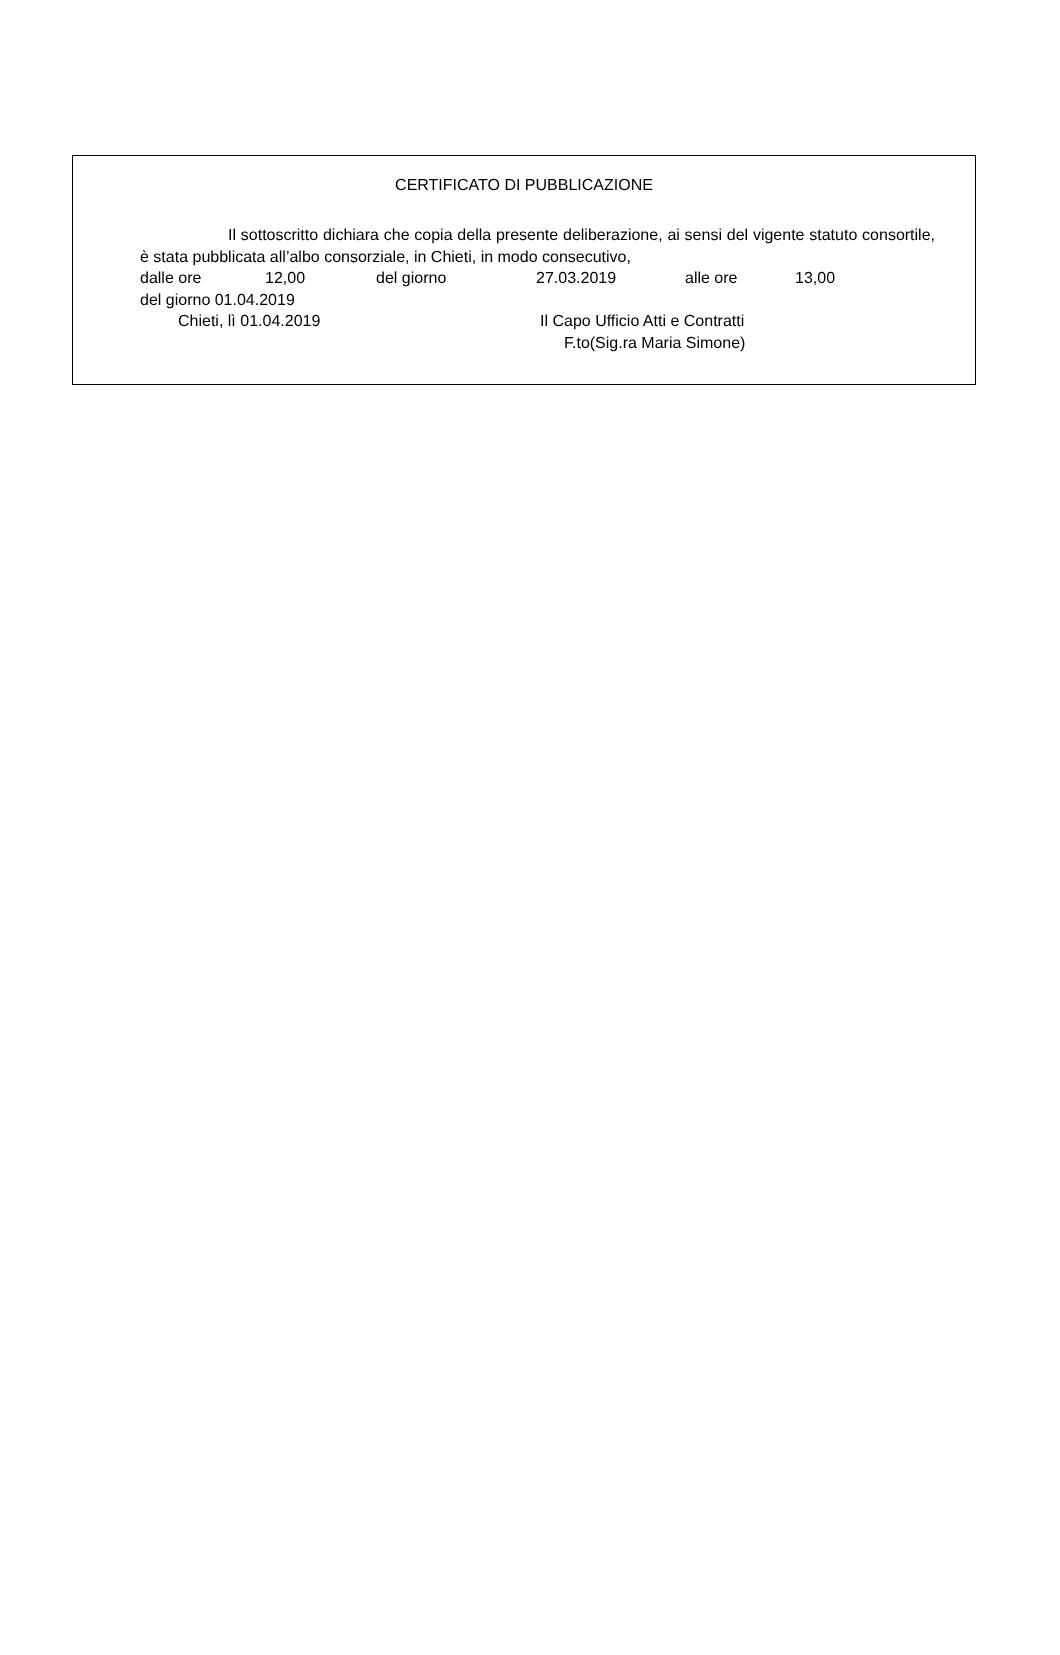CERTIFICATO DI PUBBLICAZIONE
Il sottoscritto dichiara che copia della presente deliberazione, ai sensi del vigente statuto consortile, è stata pubblicata all’albo consorziale, in Chieti, in modo consecutivo,
dalle ore 12,00 del giorno 27.03.2019 alle ore 13,00
del giorno 01.04.2019
Chieti, lì 01.04.2019 Il Capo Ufficio Atti e Contratti
F.to(Sig.ra Maria Simone)